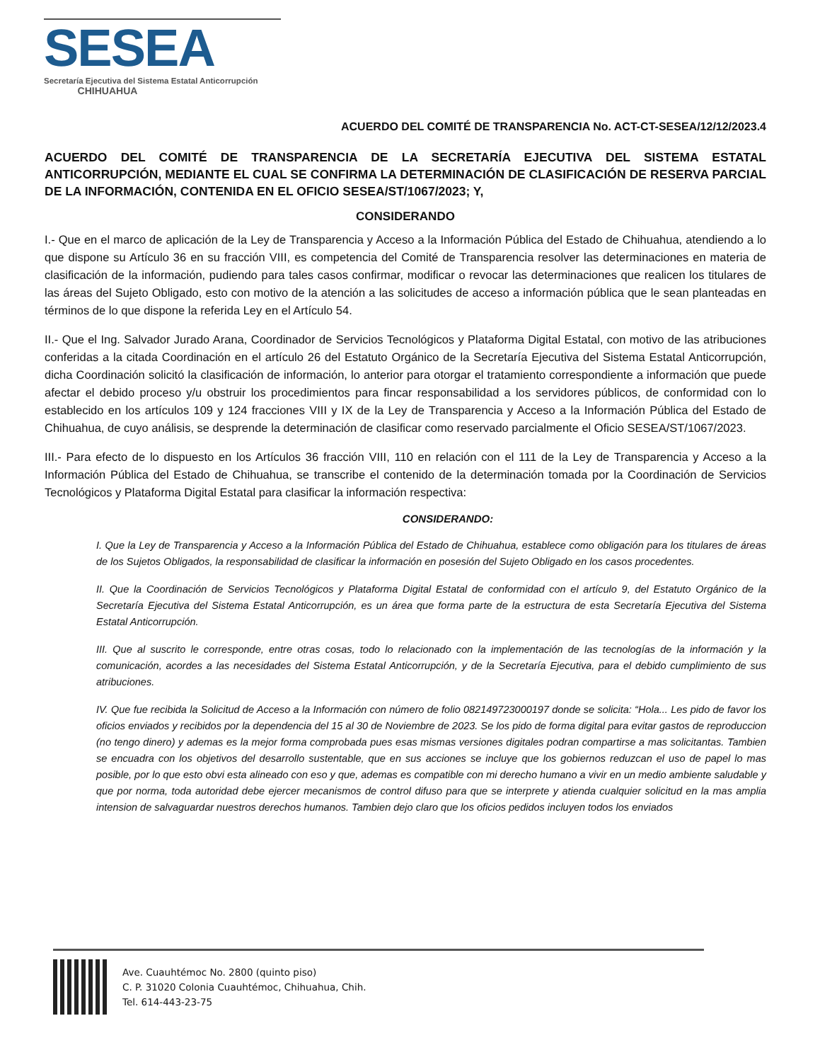SESEA
Secretaría Ejecutiva del Sistema Estatal Anticorrupción
CHIHUAHUA
ACUERDO DEL COMITÉ DE TRANSPARENCIA No. ACT-CT-SESEA/12/12/2023.4
ACUERDO DEL COMITÉ DE TRANSPARENCIA DE LA SECRETARÍA EJECUTIVA DEL SISTEMA ESTATAL ANTICORRUPCIÓN, MEDIANTE EL CUAL SE CONFIRMA LA DETERMINACIÓN DE CLASIFICACIÓN DE RESERVA PARCIAL DE LA INFORMACIÓN, CONTENIDA EN EL OFICIO SESEA/ST/1067/2023; Y,
CONSIDERANDO
I.- Que en el marco de aplicación de la Ley de Transparencia y Acceso a la Información Pública del Estado de Chihuahua, atendiendo a lo que dispone su Artículo 36 en su fracción VIII, es competencia del Comité de Transparencia resolver las determinaciones en materia de clasificación de la información, pudiendo para tales casos confirmar, modificar o revocar las determinaciones que realicen los titulares de las áreas del Sujeto Obligado, esto con motivo de la atención a las solicitudes de acceso a información pública que le sean planteadas en términos de lo que dispone la referida Ley en el Artículo 54.
II.- Que el Ing. Salvador Jurado Arana, Coordinador de Servicios Tecnológicos y Plataforma Digital Estatal, con motivo de las atribuciones conferidas a la citada Coordinación en el artículo 26 del Estatuto Orgánico de la Secretaría Ejecutiva del Sistema Estatal Anticorrupción, dicha Coordinación solicitó la clasificación de información, lo anterior para otorgar el tratamiento correspondiente a información que puede afectar el debido proceso y/u obstruir los procedimientos para fincar responsabilidad a los servidores públicos, de conformidad con lo establecido en los artículos 109 y 124 fracciones VIII y IX de la Ley de Transparencia y Acceso a la Información Pública del Estado de Chihuahua, de cuyo análisis, se desprende la determinación de clasificar como reservado parcialmente el Oficio SESEA/ST/1067/2023.
III.- Para efecto de lo dispuesto en los Artículos 36 fracción VIII, 110 en relación con el 111 de la Ley de Transparencia y Acceso a la Información Pública del Estado de Chihuahua, se transcribe el contenido de la determinación tomada por la Coordinación de Servicios Tecnológicos y Plataforma Digital Estatal para clasificar la información respectiva:
CONSIDERANDO:
I. Que la Ley de Transparencia y Acceso a la Información Pública del Estado de Chihuahua, establece como obligación para los titulares de áreas de los Sujetos Obligados, la responsabilidad de clasificar la información en posesión del Sujeto Obligado en los casos procedentes.
II. Que la Coordinación de Servicios Tecnológicos y Plataforma Digital Estatal de conformidad con el artículo 9, del Estatuto Orgánico de la Secretaría Ejecutiva del Sistema Estatal Anticorrupción, es un área que forma parte de la estructura de esta Secretaría Ejecutiva del Sistema Estatal Anticorrupción.
III. Que al suscrito le corresponde, entre otras cosas, todo lo relacionado con la implementación de las tecnologías de la información y la comunicación, acordes a las necesidades del Sistema Estatal Anticorrupción, y de la Secretaría Ejecutiva, para el debido cumplimiento de sus atribuciones.
IV. Que fue recibida la Solicitud de Acceso a la Información con número de folio 082149723000197 donde se solicita: “Hola... Les pido de favor los oficios enviados y recibidos por la dependencia del 15 al 30 de Noviembre de 2023. Se los pido de forma digital para evitar gastos de reproduccion (no tengo dinero) y ademas es la mejor forma comprobada pues esas mismas versiones digitales podran compartirse a mas solicitantas. Tambien se encuadra con los objetivos del desarrollo sustentable, que en sus acciones se incluye que los gobiernos reduzcan el uso de papel lo mas posible, por lo que esto obvi esta alineado con eso y que, ademas es compatible con mi derecho humano a vivir en un medio ambiente saludable y que por norma, toda autoridad debe ejercer mecanismos de control difuso para que se interprete y atienda cualquier solicitud en la mas amplia intension de salvaguardar nuestros derechos humanos. Tambien dejo claro que los oficios pedidos incluyen todos los enviados
Ave. Cuauhtémoc No. 2800 (quinto piso)
C. P. 31020 Colonia Cuauhtémoc, Chihuahua, Chih.
Tel. 614-443-23-75